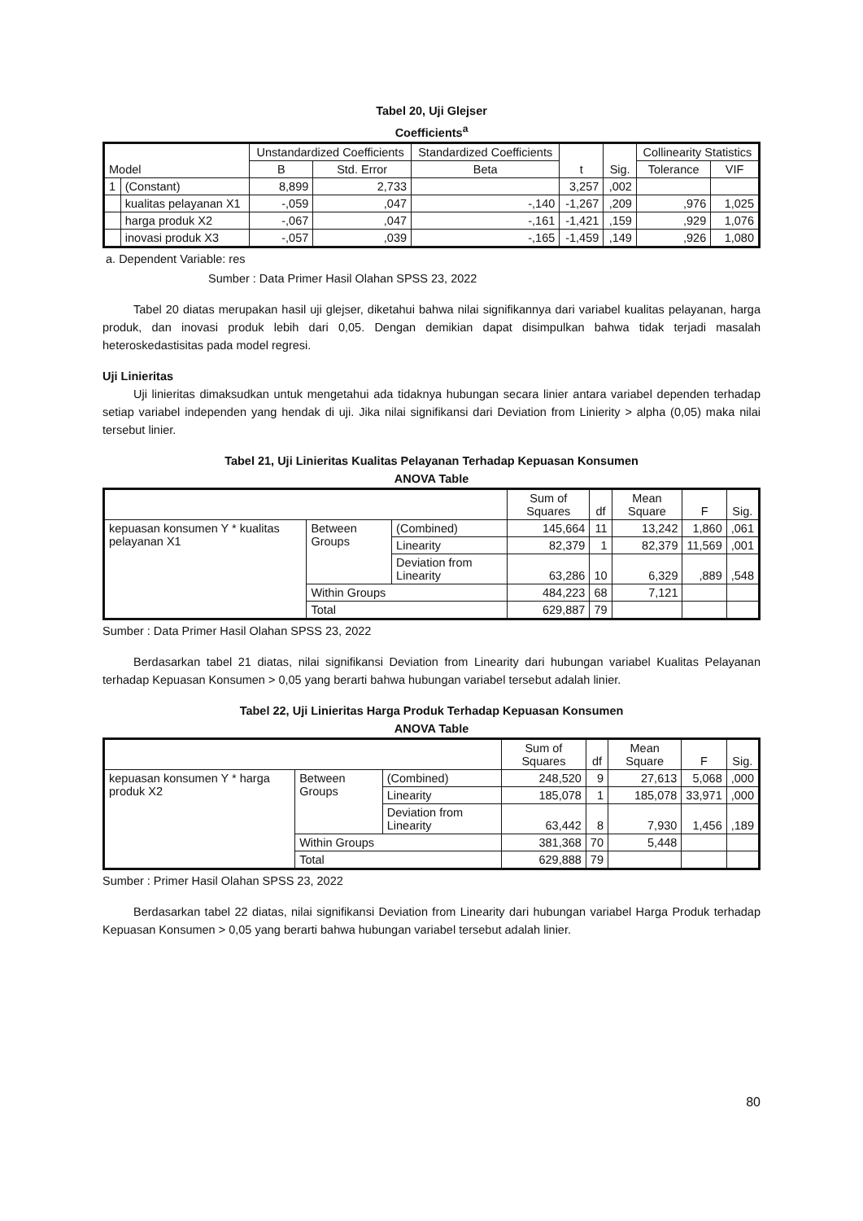Tabel 20, Uji Glejser
Coefficients<sup>a</sup>
| Model | | Unstandardized Coefficients | | Standardized Coefficients | t | Sig. | Collinearity Statistics | |
| --- | --- | --- | --- | --- | --- | --- | --- | --- |
| | | B | Std. Error | Beta | | | Tolerance | VIF |
| 1 | (Constant) | 8,899 | 2,733 | | 3,257 | ,002 | | |
| | kualitas pelayanan X1 | -,059 | ,047 | -,140 | -1,267 | ,209 | ,976 | 1,025 |
| | harga produk X2 | -,067 | ,047 | -,161 | -1,421 | ,159 | ,929 | 1,076 |
| | inovasi produk X3 | -,057 | ,039 | -,165 | -1,459 | ,149 | ,926 | 1,080 |
a. Dependent Variable: res
Sumber : Data Primer Hasil Olahan SPSS 23, 2022
Tabel 20 diatas merupakan hasil uji glejser, diketahui bahwa nilai signifikannya dari variabel kualitas pelayanan, harga produk, dan inovasi produk lebih dari 0,05. Dengan demikian dapat disimpulkan bahwa tidak terjadi masalah heteroskedastisitas pada model regresi.
Uji Linieritas
Uji linieritas dimaksudkan untuk mengetahui ada tidaknya hubungan secara linier antara variabel dependen terhadap setiap variabel independen yang hendak di uji. Jika nilai signifikansi dari Deviation from Linierity > alpha (0,05) maka nilai tersebut linier.
Tabel 21, Uji Linieritas Kualitas Pelayanan Terhadap Kepuasan Konsumen
ANOVA Table
| | | | Sum of Squares | df | Mean Square | F | Sig. |
| --- | --- | --- | --- | --- | --- | --- | --- |
| kepuasan konsumen Y * kualitas pelayanan X1 | Between Groups | (Combined) | 145,664 | 11 | 13,242 | 1,860 | ,061 |
| | | Linearity | 82,379 | 1 | 82,379 | 11,569 | ,001 |
| | | Deviation from Linearity | 63,286 | 10 | 6,329 | ,889 | ,548 |
| | Within Groups | | 484,223 | 68 | 7,121 | | |
| | Total | | 629,887 | 79 | | | |
Sumber : Data Primer Hasil Olahan SPSS 23, 2022
Berdasarkan tabel 21 diatas, nilai signifikansi Deviation from Linearity dari hubungan variabel Kualitas Pelayanan terhadap Kepuasan Konsumen > 0,05 yang berarti bahwa hubungan variabel tersebut adalah linier.
Tabel 22, Uji Linieritas Harga Produk Terhadap Kepuasan Konsumen
ANOVA Table
| | | | Sum of Squares | df | Mean Square | F | Sig. |
| --- | --- | --- | --- | --- | --- | --- | --- |
| kepuasan konsumen Y * harga produk X2 | Between Groups | (Combined) | 248,520 | 9 | 27,613 | 5,068 | ,000 |
| | | Linearity | 185,078 | 1 | 185,078 | 33,971 | ,000 |
| | | Deviation from Linearity | 63,442 | 8 | 7,930 | 1,456 | ,189 |
| | Within Groups | | 381,368 | 70 | 5,448 | | |
| | Total | | 629,888 | 79 | | | |
Sumber : Primer Hasil Olahan SPSS 23, 2022
Berdasarkan tabel 22 diatas, nilai signifikansi Deviation from Linearity dari hubungan variabel Harga Produk terhadap Kepuasan Konsumen > 0,05 yang berarti bahwa hubungan variabel tersebut adalah linier.
80